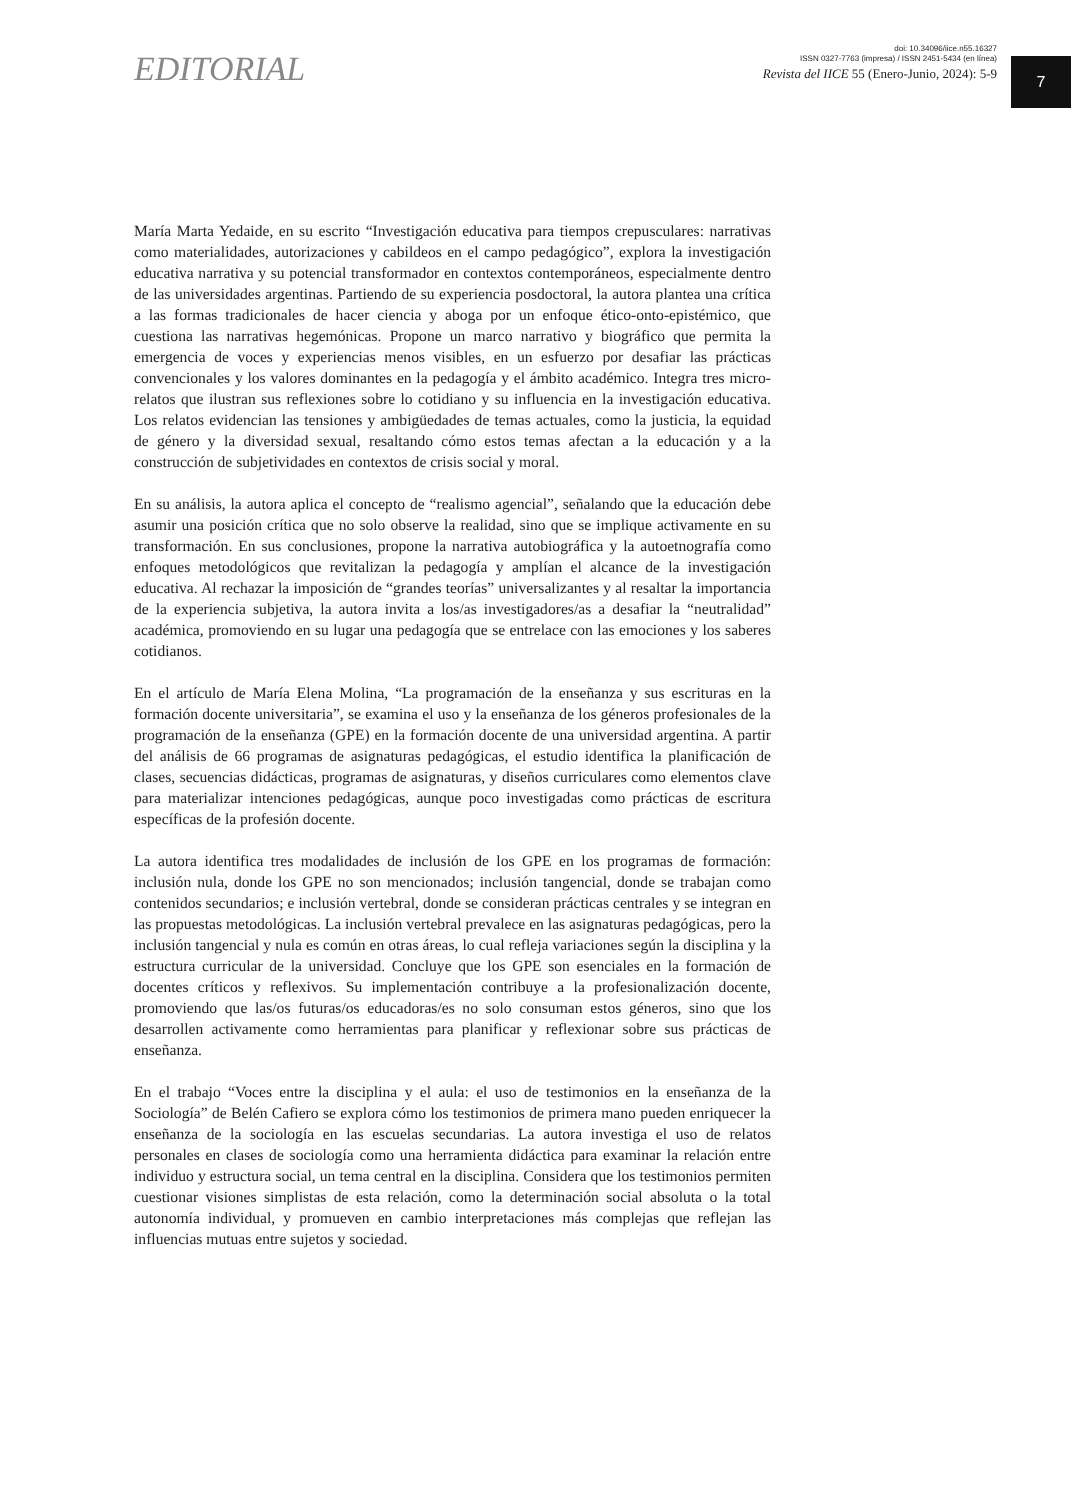EDITORIAL
doi: 10.34096/iice.n55.16327
ISSN 0327-7763 (impresa) / ISSN 2451-5434 (en línea)
Revista del IICE 55 (Enero-Junio, 2024): 5-9
7
María Marta Yedaide, en su escrito “Investigación educativa para tiempos crepusculares: narrativas como materialidades, autorizaciones y cabildeos en el campo pedagógico”, explora la investigación educativa narrativa y su potencial transformador en contextos contemporáneos, especialmente dentro de las universidades argentinas. Partiendo de su experiencia posdoctoral, la autora plantea una crítica a las formas tradicionales de hacer ciencia y aboga por un enfoque ético-onto-epistémico, que cuestiona las narrativas hegemónicas. Propone un marco narrativo y biográfico que permita la emergencia de voces y experiencias menos visibles, en un esfuerzo por desafiar las prácticas convencionales y los valores dominantes en la pedagogía y el ámbito académico. Integra tres micro-relatos que ilustran sus reflexiones sobre lo cotidiano y su influencia en la investigación educativa. Los relatos evidencian las tensiones y ambigüedades de temas actuales, como la justicia, la equidad de género y la diversidad sexual, resaltando cómo estos temas afectan a la educación y a la construcción de subjetividades en contextos de crisis social y moral.
En su análisis, la autora aplica el concepto de “realismo agencial”, señalando que la educación debe asumir una posición crítica que no solo observe la realidad, sino que se implique activamente en su transformación. En sus conclusiones, propone la narrativa autobiográfica y la autoetnografía como enfoques metodológicos que revitalizan la pedagogía y amplían el alcance de la investigación educativa. Al rechazar la imposición de “grandes teorías” universalizantes y al resaltar la importancia de la experiencia subjetiva, la autora invita a los/as investigadores/as a desafiar la “neutralidad” académica, promoviendo en su lugar una pedagogía que se entrelace con las emociones y los saberes cotidianos.
En el artículo de María Elena Molina, “La programación de la enseñanza y sus escrituras en la formación docente universitaria”, se examina el uso y la enseñanza de los géneros profesionales de la programación de la enseñanza (GPE) en la formación docente de una universidad argentina. A partir del análisis de 66 programas de asignaturas pedagógicas, el estudio identifica la planificación de clases, secuencias didácticas, programas de asignaturas, y diseños curriculares como elementos clave para materializar intenciones pedagógicas, aunque poco investigadas como prácticas de escritura específicas de la profesión docente.
La autora identifica tres modalidades de inclusión de los GPE en los programas de formación: inclusión nula, donde los GPE no son mencionados; inclusión tangencial, donde se trabajan como contenidos secundarios; e inclusión vertebral, donde se consideran prácticas centrales y se integran en las propuestas metodológicas. La inclusión vertebral prevalece en las asignaturas pedagógicas, pero la inclusión tangencial y nula es común en otras áreas, lo cual refleja variaciones según la disciplina y la estructura curricular de la universidad. Concluye que los GPE son esenciales en la formación de docentes críticos y reflexivos. Su implementación contribuye a la profesionalización docente, promoviendo que las/os futuras/os educadoras/es no solo consuman estos géneros, sino que los desarrollen activamente como herramientas para planificar y reflexionar sobre sus prácticas de enseñanza.
En el trabajo “Voces entre la disciplina y el aula: el uso de testimonios en la enseñanza de la Sociología” de Belén Cafiero se explora cómo los testimonios de primera mano pueden enriquecer la enseñanza de la sociología en las escuelas secundarias. La autora investiga el uso de relatos personales en clases de sociología como una herramienta didáctica para examinar la relación entre individuo y estructura social, un tema central en la disciplina. Considera que los testimonios permiten cuestionar visiones simplistas de esta relación, como la determinación social absoluta o la total autonomía individual, y promueven en cambio interpretaciones más complejas que reflejan las influencias mutuas entre sujetos y sociedad.